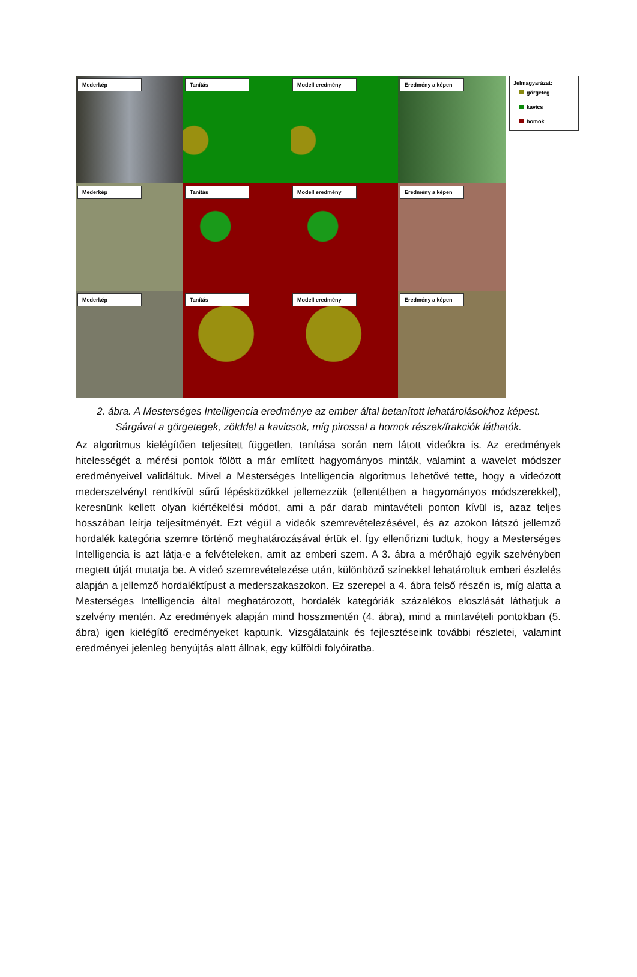Mederkép
Tanítás
Modell eredmény
Eredmény a képen
Mederkép
Tanítás
Modell eredmény
Eredmény a képen
Mederkép
Tanítás
Modell eredmény
Eredmény a képen
Jelmagyarázat:
görgeteg
kavics
homok
2. ábra. A Mesterséges Intelligencia eredménye az ember által betanított lehatárolásokhoz képest. Sárgával a görgetegek, zölddel a kavicsok, míg pirossal a homok részek/frakciók láthatók.
Az algoritmus kielégítően teljesített független, tanítása során nem látott videókra is. Az eredmények hitelességét a mérési pontok fölött a már említett hagyományos minták, valamint a wavelet módszer eredményeivel validáltuk. Mivel a Mesterséges Intelligencia algoritmus lehetővé tette, hogy a videózott mederszelvényt rendkívül sűrű lépésközökkel jellemezzük (ellentétben a hagyományos módszerekkel), keresnünk kellett olyan kiértékelési módot, ami a pár darab mintavételi ponton kívül is, azaz teljes hosszában leírja teljesítményét. Ezt végül a videók szemrevételezésével, és az azokon látszó jellemző hordalék kategória szemre történő meghatározásával értük el. Így ellenőrizni tudtuk, hogy a Mesterséges Intelligencia is azt látja-e a felvételeken, amit az emberi szem. A 3. ábra a mérőhajó egyik szelvényben megtett útját mutatja be. A videó szemrevételezése után, különböző színekkel lehatároltuk emberi észlelés alapján a jellemző hordaléktípust a mederszakaszokon. Ez szerepel a 4. ábra felső részén is, míg alatta a Mesterséges Intelligencia által meghatározott, hordalék kategóriák százalékos eloszlását láthatjuk a szelvény mentén. Az eredmények alapján mind hosszmentén (4. ábra), mind a mintavételi pontokban (5. ábra) igen kielégítő eredményeket kaptunk. Vizsgálataink és fejlesztéseink további részletei, valamint eredményei jelenleg benyújtás alatt állnak, egy külföldi folyóiratba.